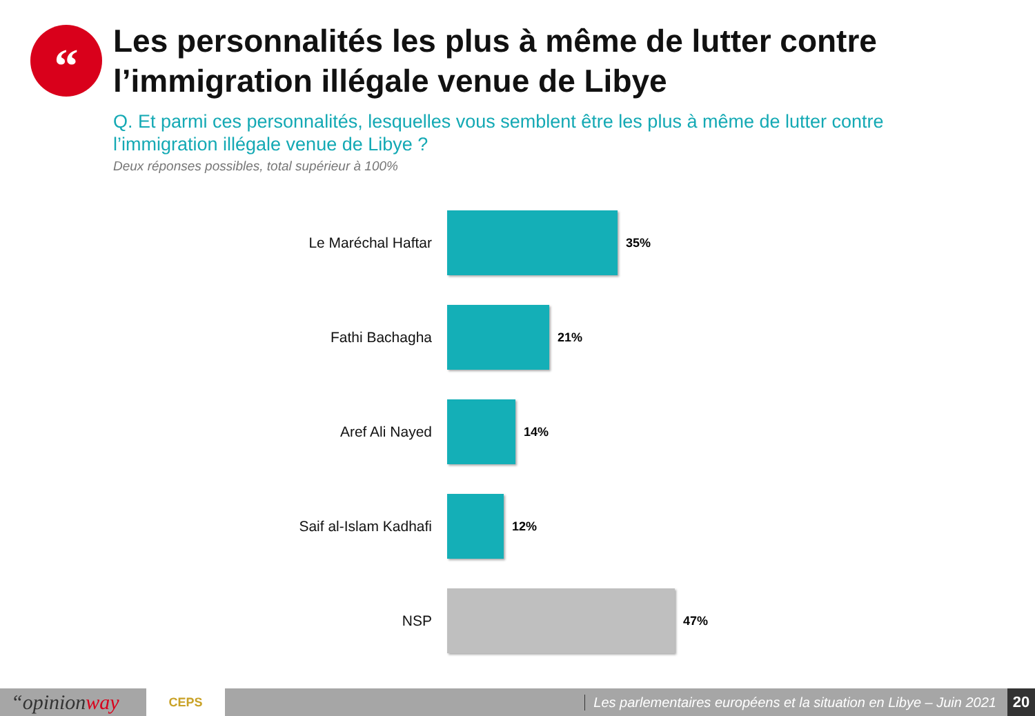“
Les personnalités les plus à même de lutter contre l’immigration illégale venue de Libye
Q. Et parmi ces personnalités, lesquelles vous semblent être les plus à même de lutter contre l’immigration illégale venue de Libye ?
Deux réponses possibles, total supérieur à 100%
Le Maréchal Haftar
35%
Fathi Bachagha
21%
Aref Ali Nayed
14%
Saif al-Islam Kadhafi
12%
NSP
47%
“opinionway
CEPS
Les parlementaires européens et la situation en Libye – Juin 2021
20